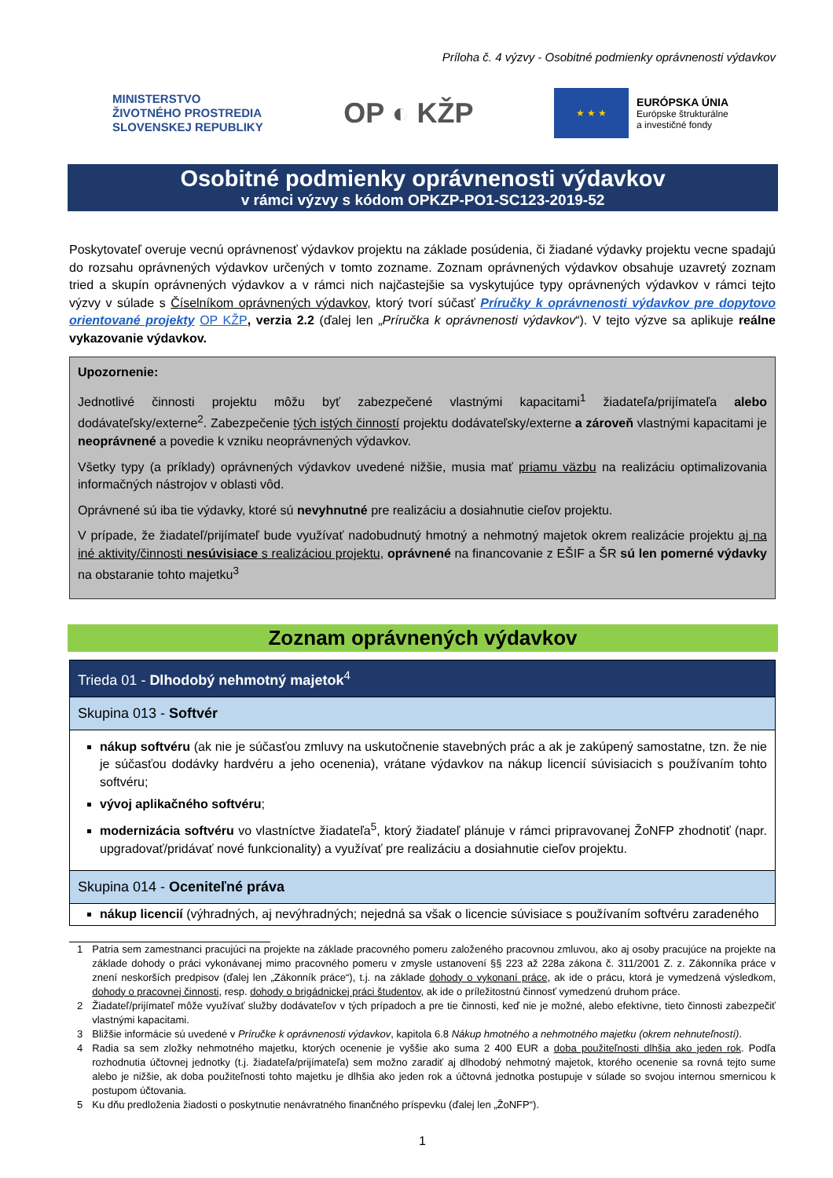Príloha č. 4 výzvy - Osobitné podmienky oprávnenosti výdavkov
MINISTERSTVO
ŽIVOTNÉHO PROSTREDIA
SLOVENSKEJ REPUBLIKY
OP ◐ KŽP
★ ★ ★
EURÓPSKA ÚNIA
Európske štrukturálne
a investičné fondy
Osobitné podmienky oprávnenosti výdavkov
v rámci výzvy s kódom OPKZP-PO1-SC123-2019-52
Poskytovateľ overuje vecnú oprávnenosť výdavkov projektu na základe posúdenia, či žiadané výdavky projektu vecne spadajú do rozsahu oprávnených výdavkov určených v tomto zozname. Zoznam oprávnených výdavkov obsahuje uzavretý zoznam tried a skupín oprávnených výdavkov a v rámci nich najčastejšie sa vyskytujúce typy oprávnených výdavkov v rámci tejto výzvy v súlade s Číselníkom oprávnených výdavkov, ktorý tvorí súčasť Príručky k oprávnenosti výdavkov pre dopytovo orientované projekty OP KŽP, verzia 2.2 (ďalej len „Príručka k oprávnenosti výdavkov“). V tejto výzve sa aplikuje reálne vykazovanie výdavkov.
Upozornenie:
Jednotlivé činnosti projektu môžu byť zabezpečené vlastnými kapacitami<sup>1</sup> žiadateľa/prijímateľa alebo dodávateľsky/externe<sup>2</sup>. Zabezpečenie tých istých činností projektu dodávateľsky/externe a zároveň vlastnými kapacitami je neoprávnené a povedie k vzniku neoprávnených výdavkov.
Všetky typy (a príklady) oprávnených výdavkov uvedené nižšie, musia mať priamu väzbu na realizáciu optimalizovania informačných nástrojov v oblasti vôd.
Oprávnené sú iba tie výdavky, ktoré sú nevyhnutné pre realizáciu a dosiahnutie cieľov projektu.
V prípade, že žiadateľ/prijímateľ bude využívať nadobudnutý hmotný a nehmotný majetok okrem realizácie projektu aj na iné aktivity/činnosti nesúvisiace s realizáciou projektu, oprávnené na financovanie z EŠIF a ŠR sú len pomerné výdavky na obstaranie tohto majetku<sup>3</sup>
Zoznam oprávnených výdavkov
| Trieda 01 - Dlhodobý nehmotný majetok<sup>4</sup> |
| Skupina 013 - Softvér |
| nákup softvéru (ak nie je súčasťou zmluvy na uskutočnenie stavebných prác a ak je zakúpený samostatne, tzn. že nie je súčasťou dodávky hardvéru a jeho ocenenia), vrátane výdavkov na nákup licencií súvisiacich s používaním tohto softvéru; vývoj aplikačného softvéru ; modernizácia softvéru vo vlastníctve žiadateľa<sup>5</sup>, ktorý žiadateľ plánuje v rámci pripravovanej ŽoNFP zhodnotiť (napr. upgradovať/pridávať nové funkcionality) a využívať pre realizáciu a dosiahnutie cieľov projektu. |
| Skupina 014 - Oceniteľné práva |
| nákup licencií (výhradných, aj nevýhradných; nejedná sa však o licencie súvisiace s používaním softvéru zaradeného |
1 Patria sem zamestnanci pracujúci na projekte na základe pracovného pomeru založeného pracovnou zmluvou, ako aj osoby pracujúce na projekte na základe dohody o práci vykonávanej mimo pracovného pomeru v zmysle ustanovení §§ 223 až 228a zákona č. 311/2001 Z. z. Zákonníka práce v znení neskorších predpisov (ďalej len „Zákonník práce“), t.j. na základe dohody o vykonaní práce, ak ide o prácu, ktorá je vymedzená výsledkom, dohody o pracovnej činnosti, resp. dohody o brigádnickej práci študentov, ak ide o príležitostnú činnosť vymedzenú druhom práce.
2 Žiadateľ/prijímateľ môže využívať služby dodávateľov v tých prípadoch a pre tie činnosti, keď nie je možné, alebo efektívne, tieto činnosti zabezpečiť vlastnými kapacitami.
3 Bližšie informácie sú uvedené v Príručke k oprávnenosti výdavkov, kapitola 6.8 Nákup hmotného a nehmotného majetku (okrem nehnuteľností).
4 Radia sa sem zložky nehmotného majetku, ktorých ocenenie je vyššie ako suma 2 400 EUR a doba použiteľnosti dlhšia ako jeden rok. Podľa rozhodnutia účtovnej jednotky (t.j. žiadateľa/prijímateľa) sem možno zaradiť aj dlhodobý nehmotný majetok, ktorého ocenenie sa rovná tejto sume alebo je nižšie, ak doba použiteľnosti tohto majetku je dlhšia ako jeden rok a účtovná jednotka postupuje v súlade so svojou internou smernicou k postupom účtovania.
5 Ku dňu predloženia žiadosti o poskytnutie nenávratného finančného príspevku (ďalej len „ŽoNFP“).
1